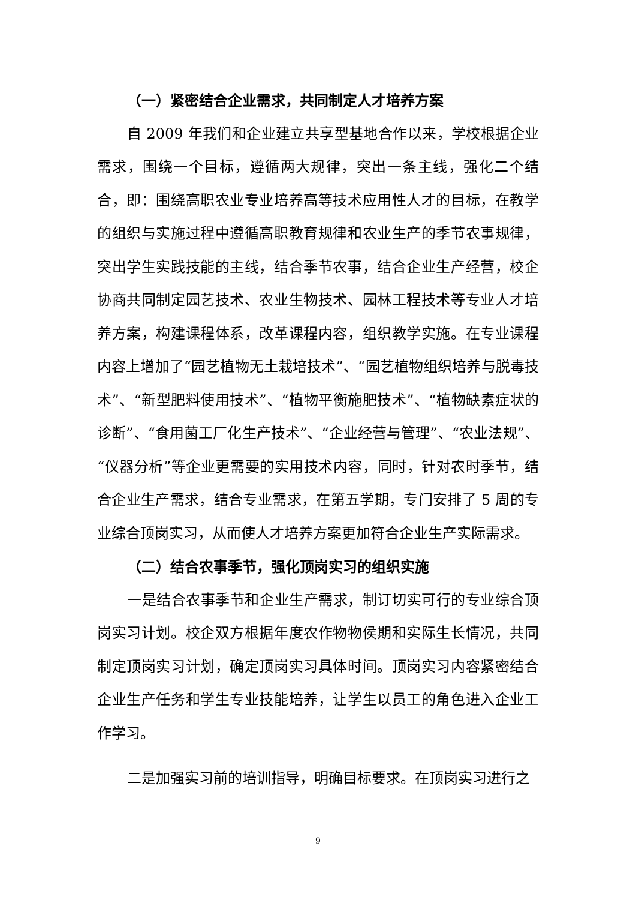（一）紧密结合企业需求，共同制定人才培养方案
自 2009 年我们和企业建立共享型基地合作以来，学校根据企业需求，围绕一个目标，遵循两大规律，突出一条主线，强化二个结合，即：围绕高职农业专业培养高等技术应用性人才的目标，在教学的组织与实施过程中遵循高职教育规律和农业生产的季节农事规律，突出学生实践技能的主线，结合季节农事，结合企业生产经营，校企协商共同制定园艺技术、农业生物技术、园林工程技术等专业人才培养方案，构建课程体系，改革课程内容，组织教学实施。在专业课程内容上增加了“园艺植物无土栽培技术”、“园艺植物组织培养与脱毒技术”、“新型肥料使用技术”、“植物平衡施肥技术”、“植物缺素症状的诊断”、“食用菌工厂化生产技术”、“企业经营与管理”、“农业法规”、“仪器分析”等企业更需要的实用技术内容，同时，针对农时季节，结合企业生产需求，结合专业需求，在第五学期，专门安排了 5 周的专业综合顶岗实习，从而使人才培养方案更加符合企业生产实际需求。
（二）结合农事季节，强化顶岗实习的组织实施
一是结合农事季节和企业生产需求，制订切实可行的专业综合顶岗实习计划。校企双方根据年度农作物物侯期和实际生长情况，共同制定顶岗实习计划，确定顶岗实习具体时间。顶岗实习内容紧密结合企业生产任务和学生专业技能培养，让学生以员工的角色进入企业工作学习。
二是加强实习前的培训指导，明确目标要求。在顶岗实习进行之
9